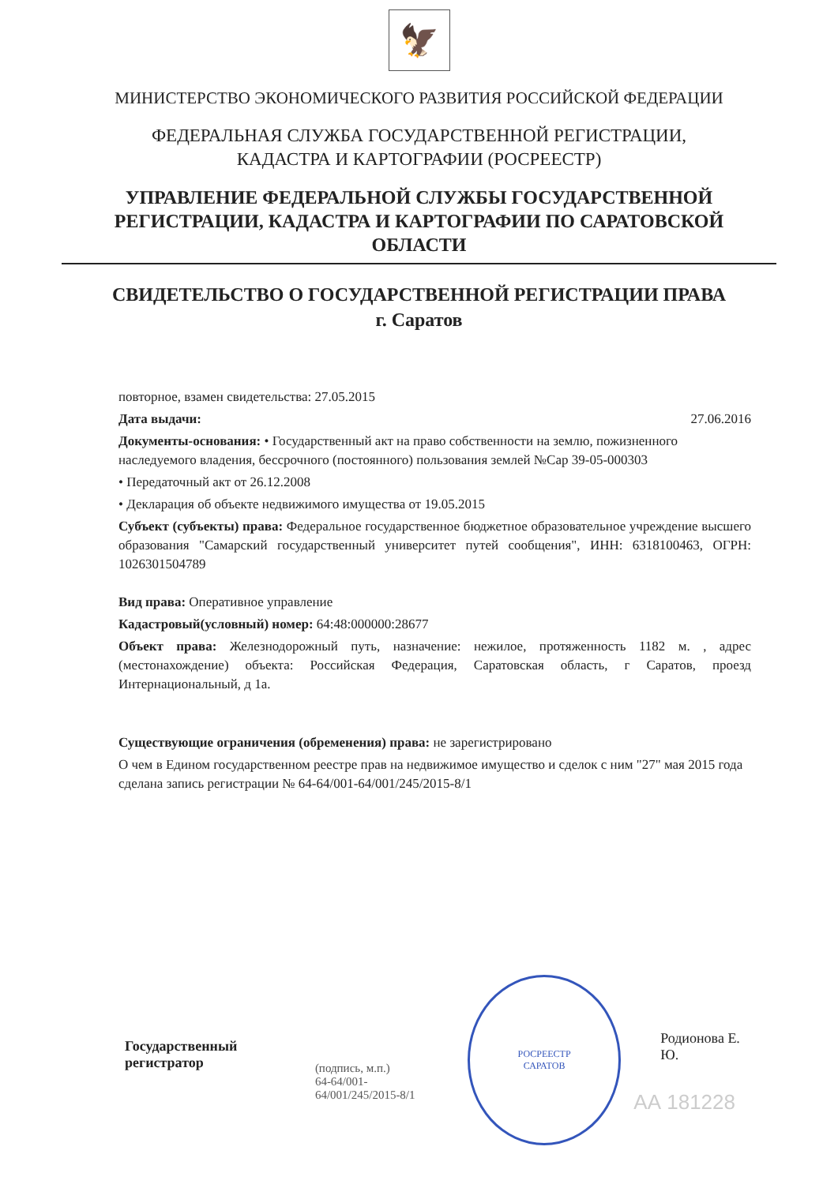🦅
МИНИСТЕРСТВО ЭКОНОМИЧЕСКОГО РАЗВИТИЯ РОССИЙСКОЙ ФЕДЕРАЦИИ
ФЕДЕРАЛЬНАЯ СЛУЖБА ГОСУДАРСТВЕННОЙ РЕГИСТРАЦИИ,
КАДАСТРА И КАРТОГРАФИИ (РОСРЕЕСТР)
УПРАВЛЕНИЕ ФЕДЕРАЛЬНОЙ СЛУЖБЫ ГОСУДАРСТВЕННОЙ
РЕГИСТРАЦИИ, КАДАСТРА И КАРТОГРАФИИ ПО САРАТОВСКОЙ
ОБЛАСТИ
СВИДЕТЕЛЬСТВО О ГОСУДАРСТВЕННОЙ РЕГИСТРАЦИИ ПРАВА
г. Саратов
повторное, взамен свидетельства: 27.05.2015
Дата выдачи: 27.06.2016
Документы-основания: • Государственный акт на право собственности на землю, пожизненного наследуемого владения, бессрочного (постоянного) пользования землей №Сар 39-05-000303
• Передаточный акт от 26.12.2008
• Декларация об объекте недвижимого имущества от 19.05.2015
Субъект (субъекты) права: Федеральное государственное бюджетное образовательное учреждение высшего образования "Самарский государственный университет путей сообщения", ИНН: 6318100463, ОГРН: 1026301504789
Вид права: Оперативное управление
Кадастровый(условный) номер: 64:48:000000:28677
Объект права: Железнодорожный путь, назначение: нежилое, протяженность 1182 м. , адрес (местонахождение) объекта: Российская Федерация, Саратовская область, г Саратов, проезд Интернациональный, д 1а.
Существующие ограничения (обременения) права: не зарегистрировано
О чем в Едином государственном реестре прав на недвижимое имущество и сделок с ним "27" мая 2015 года сделана запись регистрации № 64-64/001-64/001/245/2015-8/1
Государственный регистратор
(подпись, м.п.)
64-64/001-64/001/245/2015-8/1
РОСРЕЕСТР
САРАТОВ
Родионова Е. Ю.
АА 181228